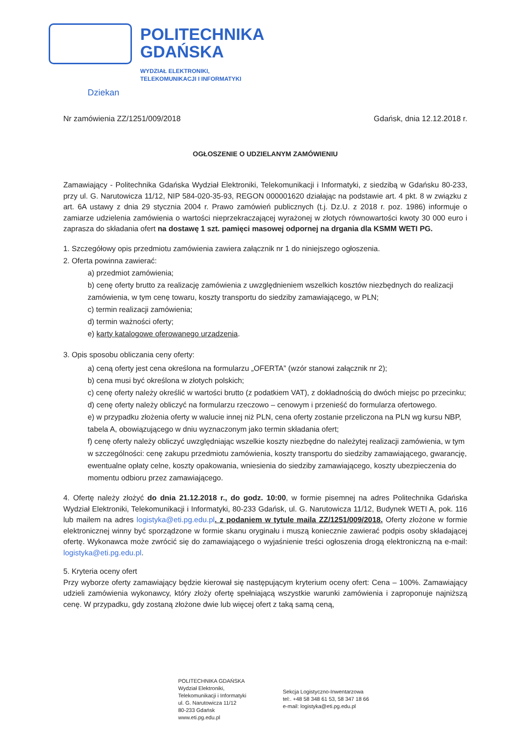POLITECHNIKA
GDAŃSKA
WYDZIAŁ ELEKTRONIKI,
TELEKOMUNIKACJI I INFORMATYKI
Dziekan
Nr zamówienia ZZ/1251/009/2018 Gdańsk, dnia 12.12.2018 r.
OGŁOSZENIE O UDZIELANYM ZAMÓWIENIU
Zamawiający - Politechnika Gdańska Wydział Elektroniki, Telekomunikacji i Informatyki, z siedzibą w Gdańsku 80-233, przy ul. G. Narutowicza 11/12, NIP 584-020-35-93, REGON 000001620 działając na podstawie art. 4 pkt. 8 w związku z art. 6A ustawy z dnia 29 stycznia 2004 r. Prawo zamówień publicznych (t.j. Dz.U. z 2018 r. poz. 1986) informuje o zamiarze udzielenia zamówienia o wartości nieprzekraczającej wyrażonej w złotych równowartości kwoty 30 000 euro i zaprasza do składania ofert na dostawę 1 szt. pamięci masowej odpornej na drgania dla KSMM WETI PG.
1. Szczegółowy opis przedmiotu zamówienia zawiera załącznik nr 1 do niniejszego ogłoszenia.
2. Oferta powinna zawierać:
a) przedmiot zamówienia;
b) cenę oferty brutto za realizację zamówienia z uwzględnieniem wszelkich kosztów niezbędnych do realizacji zamówienia, w tym cenę towaru, koszty transportu do siedziby zamawiającego, w PLN;
c) termin realizacji zamówienia;
d) termin ważności oferty;
e) karty katalogowe oferowanego urządzenia.
3. Opis sposobu obliczania ceny oferty:
a) ceną oferty jest cena określona na formularzu „OFERTA” (wzór stanowi załącznik nr 2);
b) cena musi być określona w złotych polskich;
c) cenę oferty należy określić w wartości brutto (z podatkiem VAT), z dokładnością do dwóch miejsc po przecinku;
d) cenę oferty należy obliczyć na formularzu rzeczowo – cenowym i przenieść do formularza ofertowego.
e) w przypadku złożenia oferty w walucie innej niż PLN, cena oferty zostanie przeliczona na PLN wg kursu NBP, tabela A, obowiązującego w dniu wyznaczonym jako termin składania ofert;
f) cenę oferty należy obliczyć uwzględniając wszelkie koszty niezbędne do należytej realizacji zamówienia, w tym w szczególności: cenę zakupu przedmiotu zamówienia, koszty transportu do siedziby zamawiającego, gwarancję, ewentualne opłaty celne, koszty opakowania, wniesienia do siedziby zamawiającego, koszty ubezpieczenia do momentu odbioru przez zamawiającego.
4. Ofertę należy złożyć do dnia 21.12.2018 r., do godz. 10:00, w formie pisemnej na adres Politechnika Gdańska Wydział Elektroniki, Telekomunikacji i Informatyki, 80-233 Gdańsk, ul. G. Narutowicza 11/12, Budynek WETI A, pok. 116 lub mailem na adres logistyka@eti.pg.edu.pl. z podaniem w tytule maila ZZ/1251/009/2018. Oferty złożone w formie elektronicznej winny być sporządzone w formie skanu oryginału i muszą koniecznie zawierać podpis osoby składającej ofertę. Wykonawca może zwrócić się do zamawiającego o wyjaśnienie treści ogłoszenia drogą elektroniczną na e-mail: logistyka@eti.pg.edu.pl.
5. Kryteria oceny ofert
Przy wyborze oferty zamawiający będzie kierował się następującym kryterium oceny ofert: Cena – 100%. Zamawiający udzieli zamówienia wykonawcy, który złoży ofertę spełniającą wszystkie warunki zamówienia i zaproponuje najniższą cenę. W przypadku, gdy zostaną złożone dwie lub więcej ofert z taką samą ceną,
POLITECHNIKA GDAŃSKA
Wydział Elektroniki,
Telekomunikacji i Informatyki
ul. G. Narutowicza 11/12
80-233 Gdańsk
www.eti.pg.edu.pl
Sekcja Logistyczno-Inwentarzowa
tel:. +48 58 348 61 53, 58 347 18 66
e-mail: logistyka@eti.pg.edu.pl